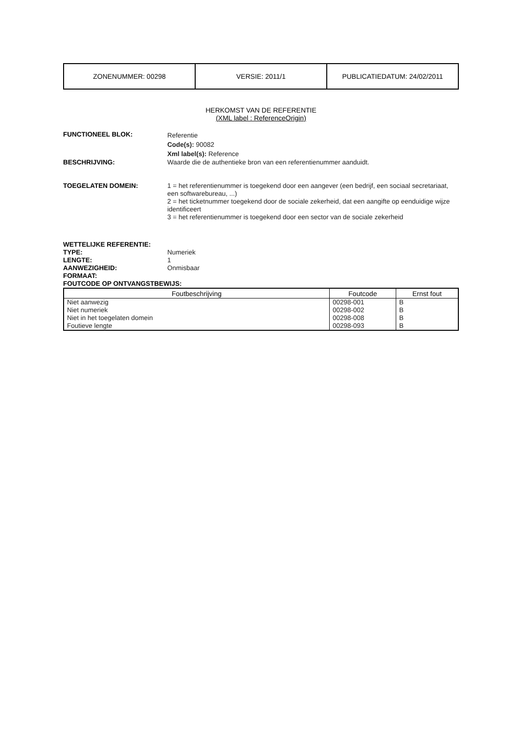| ZONENUMMER: 00298 | VERSIE: 2011/1 | PUBLICATIEDATUM: 24/02/2011 |
HERKOMST VAN DE REFERENTIE
(XML label : ReferenceOrigin)
FUNCTIONEEL BLOK:
Referentie
Code(s): 90082
Xml label(s): Reference
BESCHRIJVING: Waarde die de authentieke bron van een referentienummer aanduidt.
TOEGELATEN DOMEIN: 1 = het referentienummer is toegekend door een aangever (een bedrijf, een sociaal secretariaat, een softwarebureau, ...)
2 = het ticketnummer toegekend door de sociale zekerheid, dat een aangifte op eenduidige wijze identificeert
3 = het referentienummer is toegekend door een sector van de sociale zekerheid
WETTELIJKE REFERENTIE:
TYPE: Numeriek
LENGTE: 1
AANWEZIGHEID: Onmisbaar
FORMAAT:
FOUTCODE OP ONTVANGSTBEWIJS:
| Foutbeschrijving | Foutcode | Ernst fout |
| --- | --- | --- |
| Niet aanwezig | 00298-001 | B |
| Niet numeriek | 00298-002 | B |
| Niet in het toegelaten domein | 00298-008 | B |
| Foutieve lengte | 00298-093 | B |